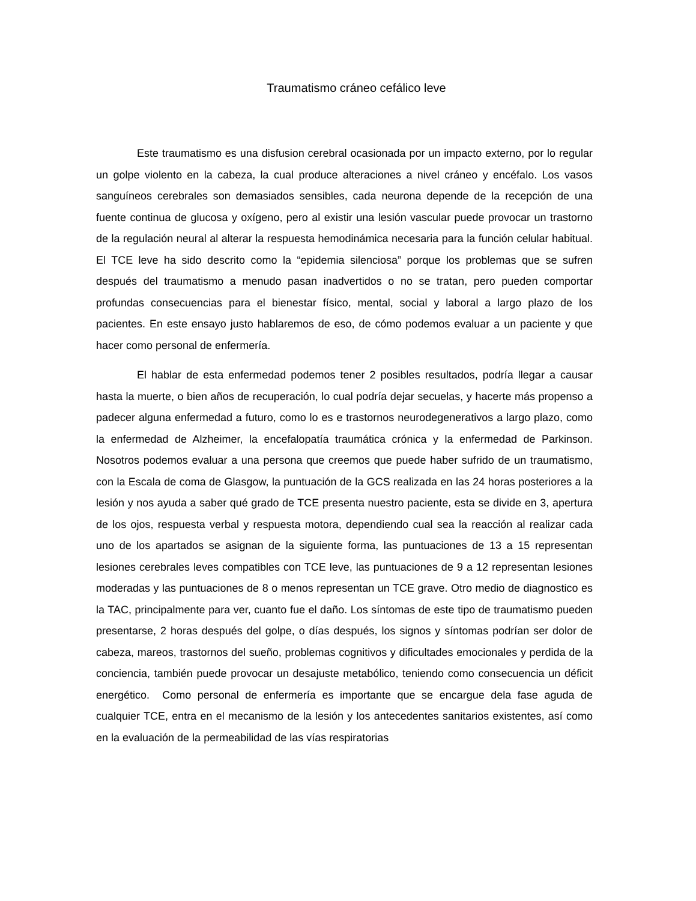Traumatismo cráneo cefálico leve
Este traumatismo es una disfusion cerebral ocasionada por un impacto externo, por lo regular un golpe violento en la cabeza, la cual produce alteraciones a nivel cráneo y encéfalo. Los vasos sanguíneos cerebrales son demasiados sensibles, cada neurona depende de la recepción de una fuente continua de glucosa y oxígeno, pero al existir una lesión vascular puede provocar un trastorno de la regulación neural al alterar la respuesta hemodinámica necesaria para la función celular habitual. El TCE leve ha sido descrito como la “epidemia silenciosa” porque los problemas que se sufren después del traumatismo a menudo pasan inadvertidos o no se tratan, pero pueden comportar profundas consecuencias para el bienestar físico, mental, social y laboral a largo plazo de los pacientes. En este ensayo justo hablaremos de eso, de cómo podemos evaluar a un paciente y que hacer como personal de enfermería.
El hablar de esta enfermedad podemos tener 2 posibles resultados, podría llegar a causar hasta la muerte, o bien años de recuperación, lo cual podría dejar secuelas, y hacerte más propenso a padecer alguna enfermedad a futuro, como lo es e trastornos neurodegenerativos a largo plazo, como la enfermedad de Alzheimer, la encefalopatía traumática crónica y la enfermedad de Parkinson. Nosotros podemos evaluar a una persona que creemos que puede haber sufrido de un traumatismo, con la Escala de coma de Glasgow, la puntuación de la GCS realizada en las 24 horas posteriores a la lesión y nos ayuda a saber qué grado de TCE presenta nuestro paciente, esta se divide en 3, apertura de los ojos, respuesta verbal y respuesta motora, dependiendo cual sea la reacción al realizar cada uno de los apartados se asignan de la siguiente forma, las puntuaciones de 13 a 15 representan lesiones cerebrales leves compatibles con TCE leve, las puntuaciones de 9 a 12 representan lesiones moderadas y las puntuaciones de 8 o menos representan un TCE grave. Otro medio de diagnostico es la TAC, principalmente para ver, cuanto fue el daño. Los síntomas de este tipo de traumatismo pueden presentarse, 2 horas después del golpe, o días después, los signos y síntomas podrían ser dolor de cabeza, mareos, trastornos del sueño, problemas cognitivos y dificultades emocionales y perdida de la conciencia, también puede provocar un desajuste metabólico, teniendo como consecuencia un déficit energético. Como personal de enfermería es importante que se encargue dela fase aguda de cualquier TCE, entra en el mecanismo de la lesión y los antecedentes sanitarios existentes, así como en la evaluación de la permeabilidad de las vías respiratorias